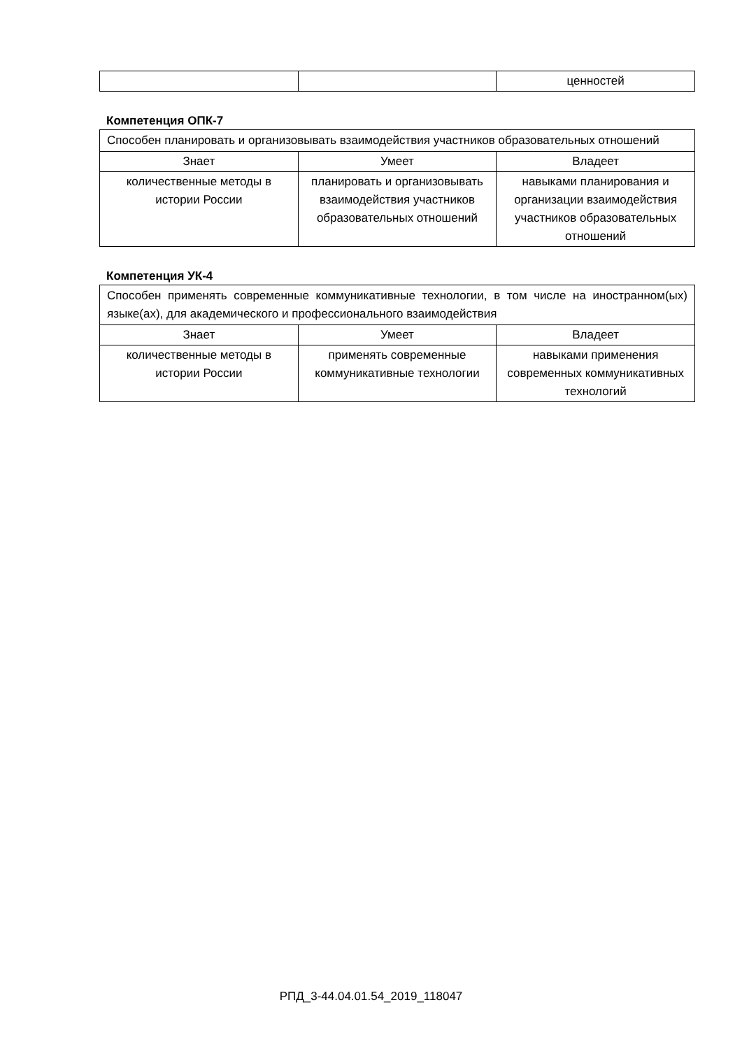| | | ценностей |
Компетенция ОПК-7
| Способен планировать и организовывать взаимодействия участников образовательных отношений | | |
| Знает | Умеет | Владеет |
| количественные методы в истории России | планировать и организовывать взаимодействия участников образовательных отношений | навыками планирования и организации взаимодействия участников образовательных отношений |
Компетенция УК-4
| Способен применять современные коммуникативные технологии, в том числе на иностранном(ых) языке(ах), для академического и профессионального взаимодействия | | |
| Знает | Умеет | Владеет |
| количественные методы в истории России | применять современные коммуникативные технологии | навыками применения современных коммуникативных технологий |
РПД_3-44.04.01.54_2019_118047